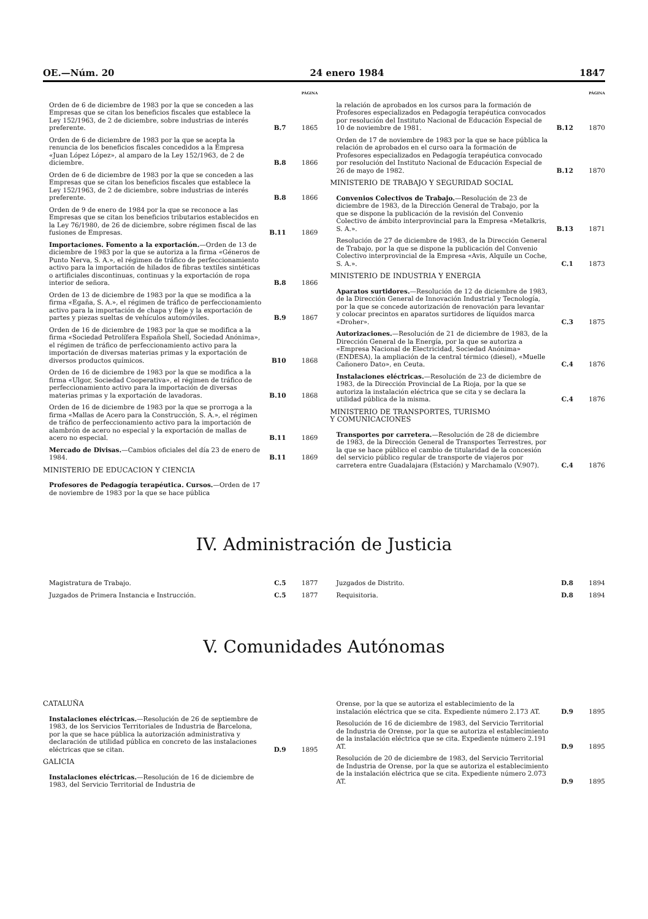OE.—Núm. 20 24 enero 1984 1847
PÁGINA
Orden de 6 de diciembre de 1983 por la que se conceden a las Empresas que se citan los beneficios fiscales que establece la Ley 152/1963, de 2 de diciembre, sobre industrias de interés preferente.
B.7 1865
Orden de 6 de diciembre de 1983 por la que se acepta la renuncia de los beneficios fiscales concedidos a la Empresa «Juan López López», al amparo de la Ley 152/1963, de 2 de diciembre.
B.8 1866
Orden de 6 de diciembre de 1983 por la que se conceden a las Empresas que se citan los beneficios fiscales que establece la Ley 152/1963, de 2 de diciembre, sobre industrias de interés preferente.
B.8 1866
Orden de 9 de enero de 1984 por la que se reconoce a las Empresas que se citan los beneficios tributarios establecidos en la Ley 76/1980, de 26 de diciembre, sobre régimen fiscal de las fusiones de Empresas.
B.11 1869
Importaciones. Fomento a la exportación.—Orden de 13 de diciembre de 1983 por la que se autoriza a la firma «Géneros de Punto Nerva, S. A.», el régimen de tráfico de perfeccionamiento activo para la importación de hilados de fibras textiles sintéticas o artificiales discontinuas, continuas y la exportación de ropa interior de señora.
B.8 1866
Orden de 13 de diciembre de 1983 por la que se modifica a la firma «Egaña, S. A.», el régimen de tráfico de perfeccionamiento activo para la importación de chapa y fleje y la exportación de partes y piezas sueltas de vehículos automóviles.
B.9 1867
Orden de 16 de diciembre de 1983 por la que se modifica a la firma «Sociedad Petrolífera Española Shell, Sociedad Anónima», el régimen de tráfico de perfeccionamiento activo para la importación de diversas materias primas y la exportación de diversos productos químicos.
B10 1868
Orden de 16 de diciembre de 1983 por la que se modifica a la firma «Ulgor, Sociedad Cooperativa», el régimen de tráfico de perfeccionamiento activo para la importación de diversas materias primas y la exportación de lavadoras.
B.10 1868
Orden de 16 de diciembre de 1983 por la que se prorroga a la firma «Mallas de Acero para la Construcción, S. A.», el régimen de tráfico de perfeccionamiento activo para la importación de alambrón de acero no especial y la exportación de mallas de acero no especial.
B.11 1869
Mercado de Divisas.—Cambios oficiales del día 23 de enero de 1984.
B.11 1869
MINISTERIO DE EDUCACION Y CIENCIA
Profesores de Pedagogía terapéutica. Cursos.—Orden de 17 de noviembre de 1983 por la que se hace pública
PÁGINA
la relación de aprobados en los cursos para la formación de Profesores especializados en Pedagogía terapéutica convocados por resolución del Instituto Nacional de Educación Especial de 10 de noviembre de 1981.
B.12 1870
Orden de 17 de noviembre de 1983 por la que se hace pública la relación de aprobados en el curso oara la formación de Profesores especializados en Pedagogía terapéutica convocado por resolución del Instituto Nacional de Educación Especial de 26 de mayo de 1982.
B.12 1870
MINISTERIO DE TRABAJO Y SEGURIDAD SOCIAL
Convenios Colectivos de Trabajo.—Resolución de 23 de diciembre de 1983, de la Dirección General de Trabajo, por la que se dispone la publicación de la revisión del Convenio Colectivo de ámbito interprovincial para la Empresa «Metalkris, S. A.».
B.13 1871
Resolución de 27 de diciembre de 1983, de la Dirección General de Trabajo, por la que se dispone la publicación del Convenio Colectivo interprovincial de la Empresa «Avis, Alquile un Coche, S. A.».
C.1 1873
MINISTERIO DE INDUSTRIA Y ENERGIA
Aparatos surtidores.—Resolución de 12 de diciembre de 1983, de la Dirección General de Innovación Industrial y Tecnología, por la que se concede autorización de renovación para levantar y colocar precintos en aparatos surtidores de líquidos marca «Droher».
C.3 1875
Autorizaciones.—Resolución de 21 de diciembre de 1983, de la Dirección General de la Energía, por la que se autoriza a «Empresa Nacional de Electricidad, Sociedad Anónima» (ENDESA), la ampliación de la central térmico (diesel), «Muelle Cañonero Dato», en Ceuta.
C.4 1876
Instalaciones eléctricas.—Resolución de 23 de diciembre de 1983, de la Dirección Provincial de La Rioja, por la que se autoriza la instalación eléctrica que se cita y se declara la utilidad pública de la misma.
C.4 1876
MINISTERIO DE TRANSPORTES, TURISMO
Y COMUNICACIONES
Transportes por carretera.—Resolución de 28 de diciembre de 1983, de la Dirección General de Transportes Terrestres, por la que se hace público el cambio de titularidad de la concesión del servicio público regular de transporte de viajeros por carretera entre Guadalajara (Estación) y Marchamalo (V.907).
C.4 1876
IV. Administración de Justicia
Magistratura de Trabajo. C.5 1877
Juzgados de Primera Instancia e Instrucción.
C.5 1877
Juzgados de Distrito. D.8 1894
Requisitoria. D.8 1894
V. Comunidades Autónomas
CATALUÑA
Instalaciones eléctricas.—Resolución de 26 de septiembre de 1983, de los Servicios Territoriales de Industria de Barcelona, por la que se hace pública la autorización administrativa y declaración de utilidad pública en concreto de las instalaciones eléctricas que se citan.
D.9 1895
GALICIA
Instalaciones eléctricas.—Resolución de 16 de diciembre de 1983, del Servicio Territorial de Industria de
Orense, por la que se autoriza el establecimiento de la instalación eléctrica que se cita. Expediente número 2.173 AT.
D.9 1895
Resolución de 16 de diciembre de 1983, del Servicio Territorial de Industria de Orense, por la que se autoriza el establecimiento de la instalación eléctrica que se cita. Expediente número 2.191 AT.
D.9 1895
Resolución de 20 de diciembre de 1983, del Servicio Territorial de Industria de Orense, por la que se autoriza el establecimiento de la instalación eléctrica que se cita. Expediente número 2.073 AT.
D.9 1895